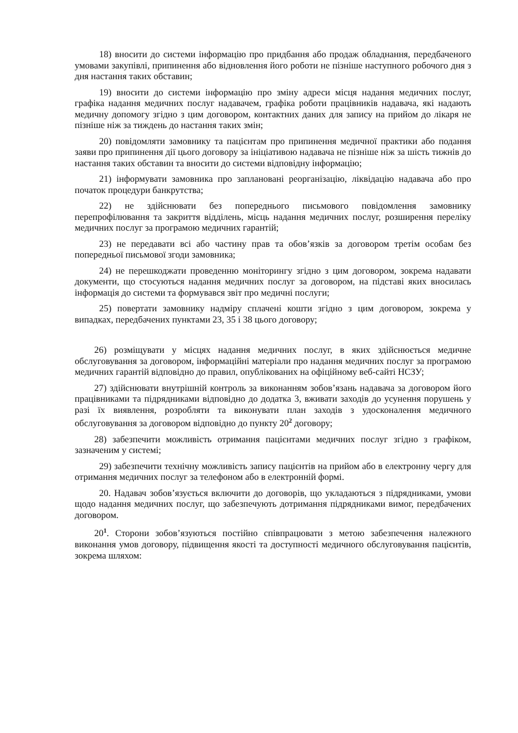18) вносити до системи інформацію про придбання або продаж обладнання, передбаченого умовами закупівлі, припинення або відновлення його роботи не пізніше наступного робочого дня з дня настання таких обставин;
19) вносити до системи інформацію про зміну адреси місця надання медичних послуг, графіка надання медичних послуг надавачем, графіка роботи працівників надавача, які надають медичну допомогу згідно з цим договором, контактних даних для запису на прийом до лікаря не пізніше ніж за тиждень до настання таких змін;
20) повідомляти замовнику та пацієнтам про припинення медичної практики або подання заяви про припинення дії цього договору за ініціативою надавача не пізніше ніж за шість тижнів до настання таких обставин та вносити до системи відповідну інформацію;
21) інформувати замовника про заплановані реорганізацію, ліквідацію надавача або про початок процедури банкрутства;
22) не здійснювати без попереднього письмового повідомлення замовнику перепрофілювання та закриття відділень, місць надання медичних послуг, розширення переліку медичних послуг за програмою медичних гарантій;
23) не передавати всі або частину прав та обов’язків за договором третім особам без попередньої письмової згоди замовника;
24) не перешкоджати проведенню моніторингу згідно з цим договором, зокрема надавати документи, що стосуються надання медичних послуг за договором, на підставі яких вносилась інформація до системи та формувався звіт про медичні послуги;
25) повертати замовнику надміру сплачені кошти згідно з цим договором, зокрема у випадках, передбачених пунктами 23, 35 і 38 цього договору;
26) розміщувати у місцях надання медичних послуг, в яких здійснюється медичне обслуговування за договором, інформаційні матеріали про надання медичних послуг за програмою медичних гарантій відповідно до правил, опублікованих на офіційному веб-сайті НСЗУ;
27) здійснювати внутрішній контроль за виконанням зобов’язань надавача за договором його працівниками та підрядниками відповідно до додатка 3, вживати заходів до усунення порушень у разі їх виявлення, розробляти та виконувати план заходів з удосконалення медичного обслуговування за договором відповідно до пункту 20<sup>2</sup> договору;
28) забезпечити можливість отримання пацієнтами медичних послуг згідно з графіком, зазначеним у системі;
29) забезпечити технічну можливість запису пацієнтів на прийом або в електронну чергу для отримання медичних послуг за телефоном або в електронній формі.
20. Надавач зобов’язується включити до договорів, що укладаються з підрядниками, умови щодо надання медичних послуг, що забезпечують дотримання підрядниками вимог, передбачених договором.
20<sup>1</sup>. Сторони зобов’язуються постійно співпрацювати з метою забезпечення належного виконання умов договору, підвищення якості та доступності медичного обслуговування пацієнтів, зокрема шляхом: